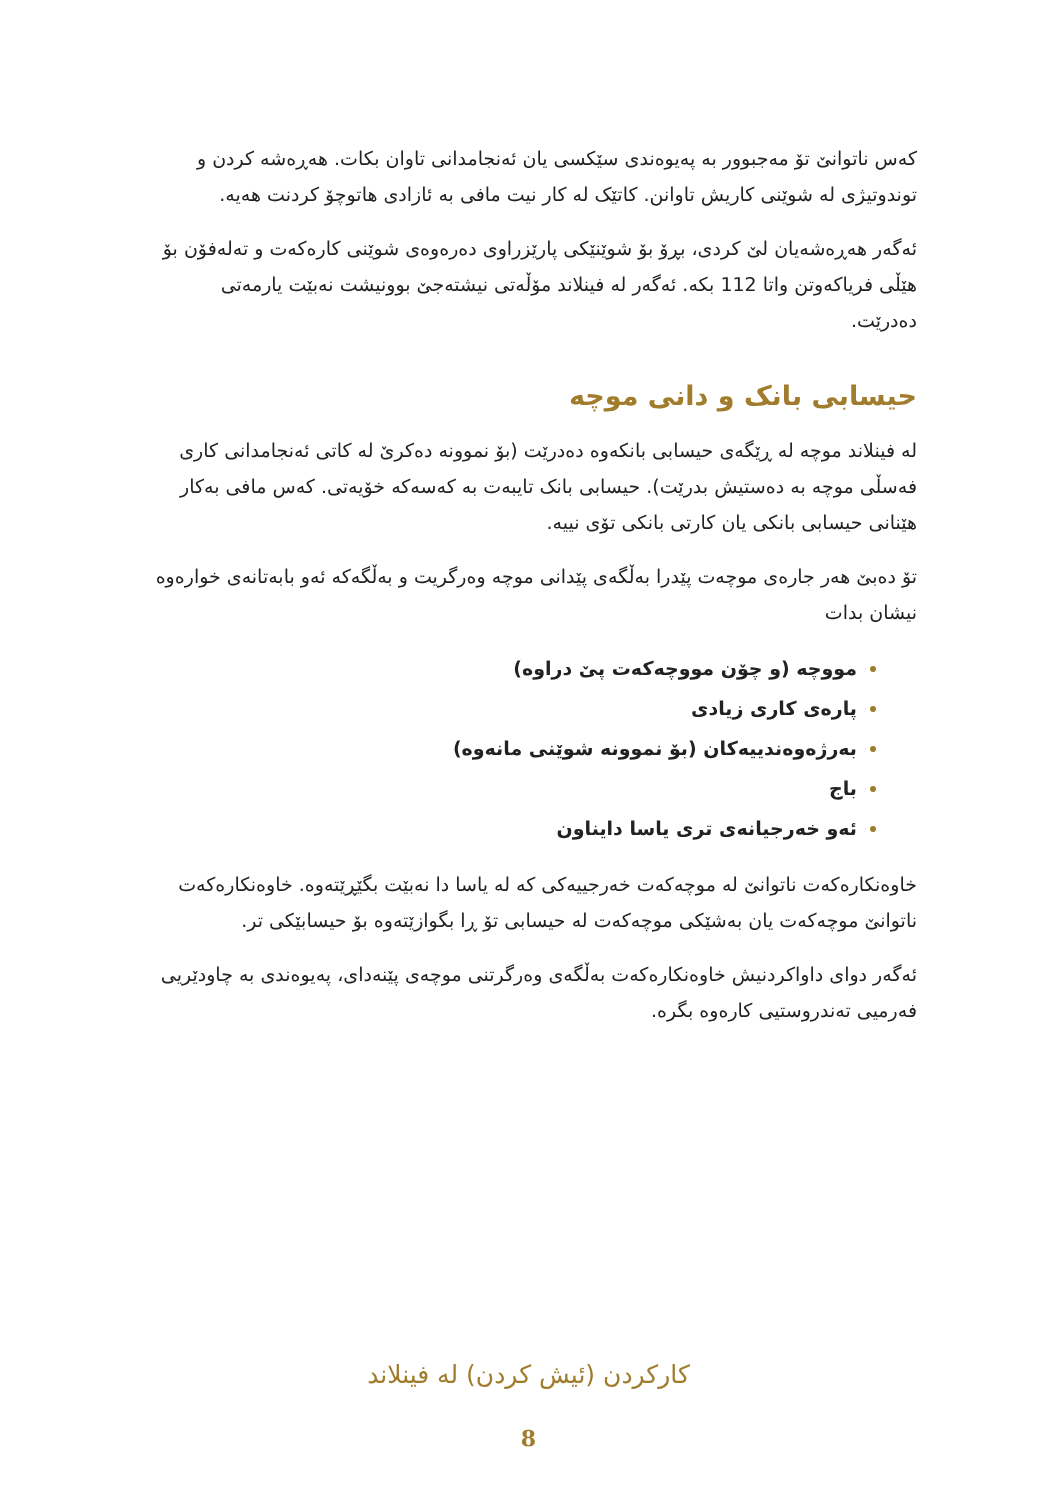کەس ناتوانێ تۆ مەجبوور بە پەیوەندی سێکسی یان ئەنجامدانی تاوان بکات. هەڕەشە کردن و توندوتیژی لە شوێنی کاریش تاوانن. کاتێک لە کار نیت مافی بە ئازادی هاتوچۆ کردنت هەیە.
ئەگەر هەڕەشەیان لێ کردی، بڕۆ بۆ شوێنێکی پارێزراوی دەرەوەی شوێنی کارەکەت و تەلەفۆن بۆ هێڵی فریاکەوتن واتا 112 بکە. ئەگەر لە فینلاند مۆڵەتی نیشتەجێ بوونیشت نەبێت یارمەتی دەدرێت.
حیسابی بانک و دانی موچە
لە فینلاند موچە لە ڕێگەی حیسابی بانکەوە دەدرێت (بۆ نموونە دەکرێ لە کاتی ئەنجامدانی کاری فەسڵی موچە بە دەستیش بدرێت). حیسابی بانک تایبەت بە کەسەکە خۆیەتی. کەس مافی بەکار هێنانی حیسابی بانکی یان کارتی بانکی تۆی نییە.
تۆ دەبێ هەر جارەی موچەت پێدرا بەڵگەی پێدانی موچە وەرگریت و بەڵگەکە ئەو بابەتانەی خوارەوە نیشان بدات
مووچە (و چۆن مووچەکەت پێ دراوە)
پارەی کاری زیادی
بەرژەوەندییەکان (بۆ نموونە شوێنی مانەوە)
باج
ئەو خەرجیانەی تری یاسا دایناون
خاوەنکارەکەت ناتوانێ لە موچەکەت خەرجییەکی کە لە یاسا دا نەبێت بگێڕێتەوە. خاوەنکارەکەت ناتوانێ موچەکەت یان بەشێکی موچەکەت لە حیسابی تۆ ڕا بگوازێتەوە بۆ حیسابێکی تر.
ئەگەر دوای داواکردنیش خاوەنکارەکەت بەڵگەی وەرگرتنی موچەی پێنەدای، پەیوەندی بە چاودێریی فەرمیی تەندروستیی کارەوە بگرە.
کارکردن (ئیش کردن) لە فینلاند
8